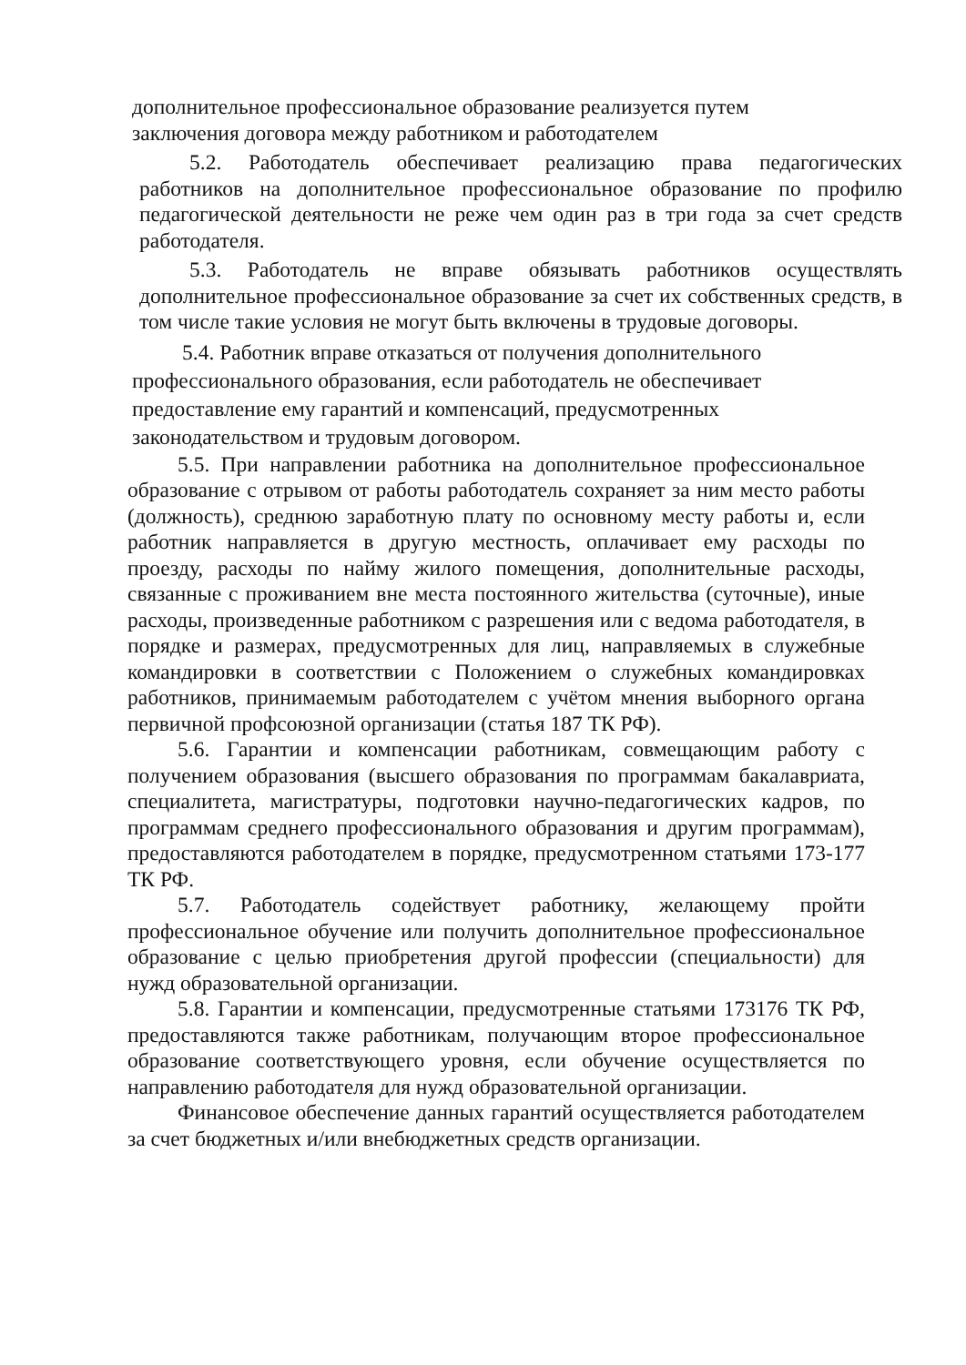дополнительное профессиональное образование реализуется путем заключения договора между работником и работодателем
5.2. Работодатель обеспечивает реализацию права педагогических работников на дополнительное профессиональное образование по профилю педагогической деятельности не реже чем один раз в три года за счет средств работодателя.
5.3. Работодатель не вправе обязывать работников осуществлять дополнительное профессиональное образование за счет их собственных средств, в том числе такие условия не могут быть включены в трудовые договоры.
5.4. Работник вправе отказаться от получения дополнительного профессионального образования, если работодатель не обеспечивает предоставление ему гарантий и компенсаций, предусмотренных законодательством и трудовым договором.
5.5. При направлении работника на дополнительное профессиональное образование с отрывом от работы работодатель сохраняет за ним место работы (должность), среднюю заработную плату по основному месту работы и, если работник направляется в другую местность, оплачивает ему расходы по проезду, расходы по найму жилого помещения, дополнительные расходы, связанные с проживанием вне места постоянного жительства (суточные), иные расходы, произведенные работником с разрешения или с ведома работодателя, в порядке и размерах, предусмотренных для лиц, направляемых в служебные командировки в соответствии с Положением о служебных командировках работников, принимаемым работодателем с учётом мнения выборного органа первичной профсоюзной организации (статья 187 ТК РФ).
5.6. Гарантии и компенсации работникам, совмещающим работу с получением образования (высшего образования по программам бакалавриата, специалитета, магистратуры, подготовки научно-педагогических кадров, по программам среднего профессионального образования и другим программам), предоставляются работодателем в порядке, предусмотренном статьями 173-177 ТК РФ.
5.7. Работодатель содействует работнику, желающему пройти профессиональное обучение или получить дополнительное профессиональное образование с целью приобретения другой профессии (специальности) для нужд образовательной организации.
5.8. Гарантии и компенсации, предусмотренные статьями 173176 ТК РФ, предоставляются также работникам, получающим второе профессиональное образование соответствующего уровня, если обучение осуществляется по направлению работодателя для нужд образовательной организации.
Финансовое обеспечение данных гарантий осуществляется работодателем за счет бюджетных и/или внебюджетных средств организации.